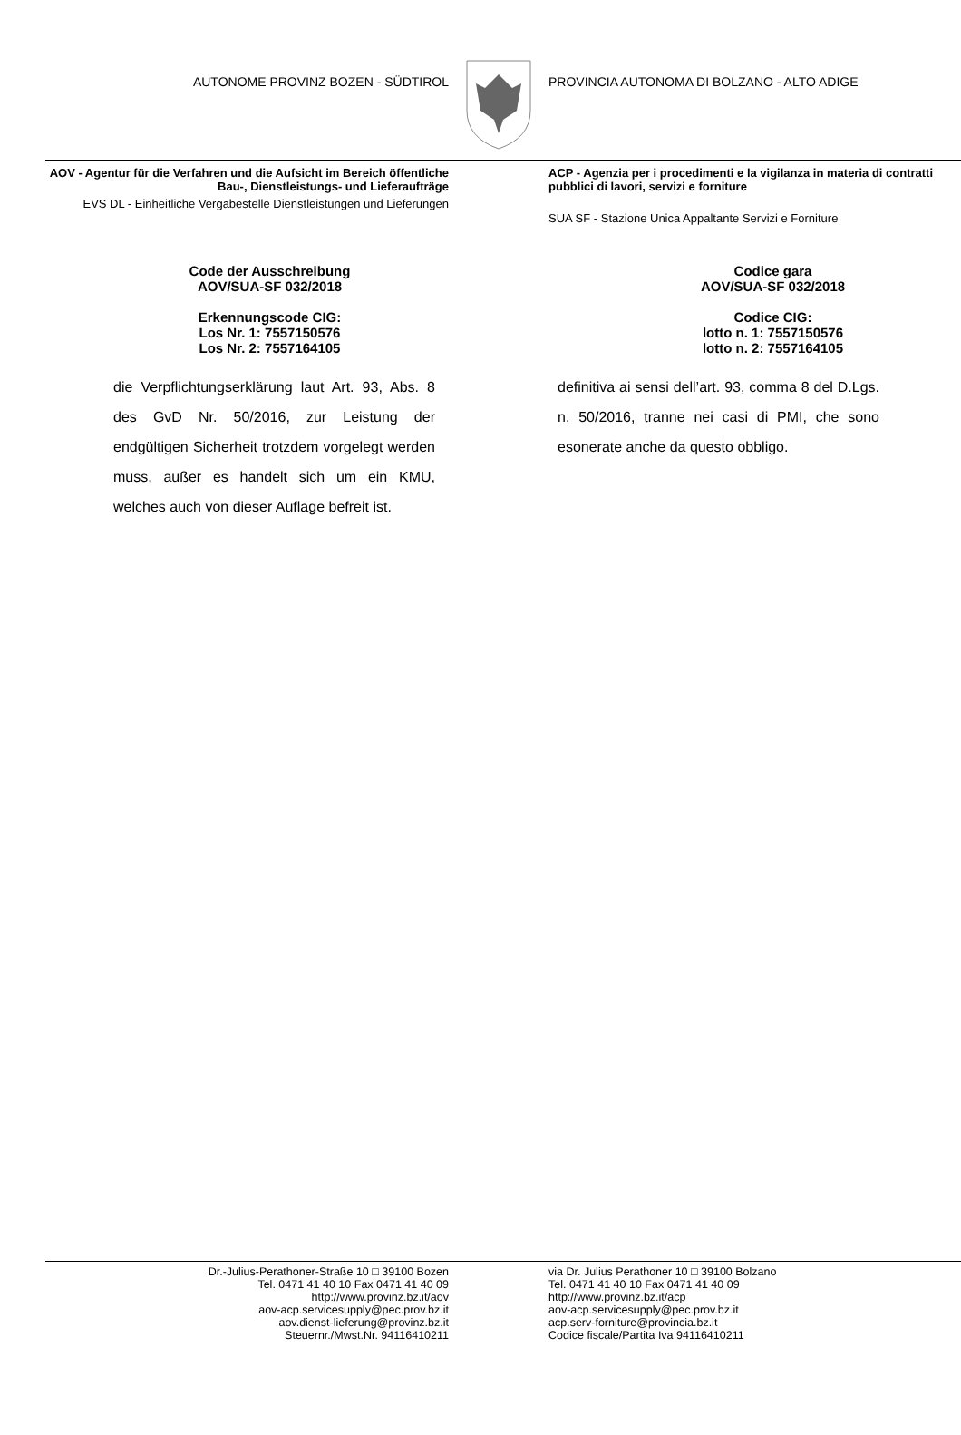AUTONOME PROVINZ BOZEN - SÜDTIROL PROVINCIA AUTONOMA DI BOLZANO - ALTO ADIGE
AOV - Agentur für die Verfahren und die Aufsicht im Bereich öffentliche Bau-, Dienstleistungs- und Lieferaufträge
EVS DL - Einheitliche Vergabestelle Dienstleistungen und Lieferungen
ACP - Agenzia per i procedimenti e la vigilanza in materia di contratti pubblici di lavori, servizi e forniture
SUA SF - Stazione Unica Appaltante Servizi e Forniture
Code der Ausschreibung
AOV/SUA-SF 032/2018
Erkennungscode CIG:
Los Nr. 1: 7557150576
Los Nr. 2: 7557164105
Codice gara
AOV/SUA-SF 032/2018
Codice CIG:
lotto n. 1: 7557150576
lotto n. 2: 7557164105
die Verpflichtungserklärung laut Art. 93, Abs. 8 des GvD Nr. 50/2016, zur Leistung der endgültigen Sicherheit trotzdem vorgelegt werden muss, außer es handelt sich um ein KMU, welches auch von dieser Auflage befreit ist.
definitiva ai sensi dell’art. 93, comma 8 del D.Lgs. n. 50/2016, tranne nei casi di PMI, che sono esonerate anche da questo obbligo.
Dr.-Julius-Perathoner-Straße 10 □ 39100 Bozen
Tel. 0471 41 40 10 Fax 0471 41 40 09
http://www.provinz.bz.it/aov
aov-acp.servicesupply@pec.prov.bz.it
aov.dienst-lieferung@provinz.bz.it
Steuernr./Mwst.Nr. 94116410211
via Dr. Julius Perathoner 10 □ 39100 Bolzano
Tel. 0471 41 40 10 Fax 0471 41 40 09
http://www.provinz.bz.it/acp
aov-acp.servicesupply@pec.prov.bz.it
acp.serv-forniture@provincia.bz.it
Codice fiscale/Partita Iva 94116410211